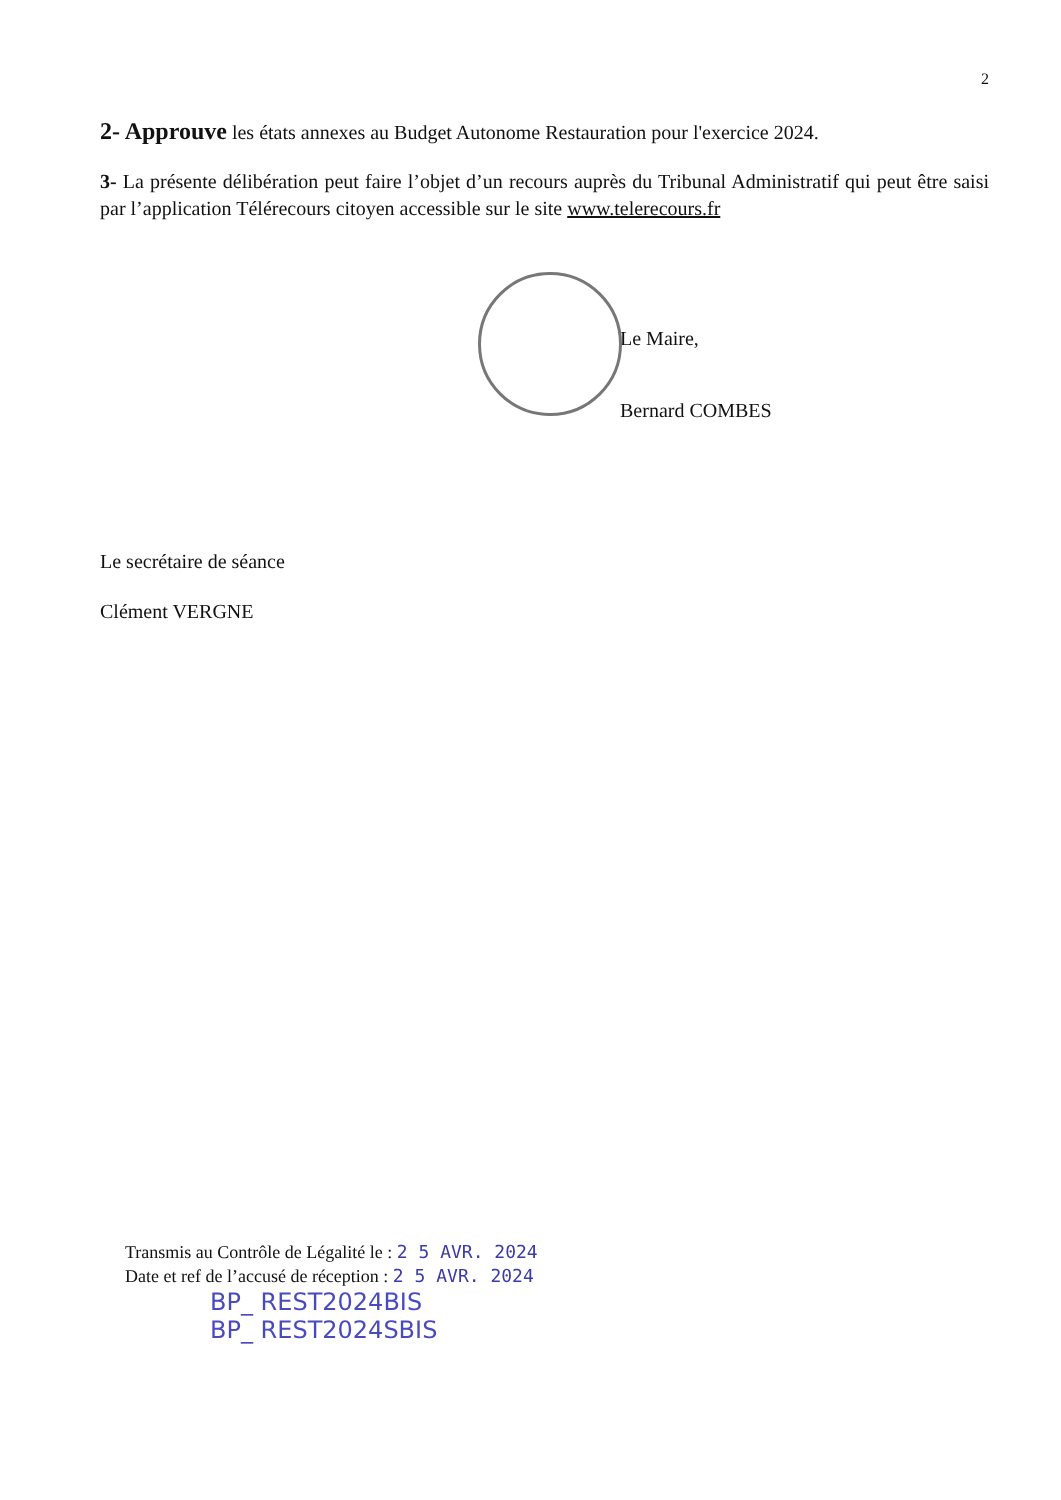2
2- Approuve les états annexes au Budget Autonome Restauration pour l'exercice 2024.
3- La présente délibération peut faire l’objet d’un recours auprès du Tribunal Administratif qui peut être saisi par l’application Télérecours citoyen accessible sur le site www.telerecours.fr
Le Maire,
Bernard COMBES
Le secrétaire de séance
Clément VERGNE
Transmis au Contrôle de Légalité le : 2 5 AVR. 2024
Date et ref de l’accusé de réception : 2 5 AVR. 2024
BP_ REST2024BIS
BP_ REST2024SBIS